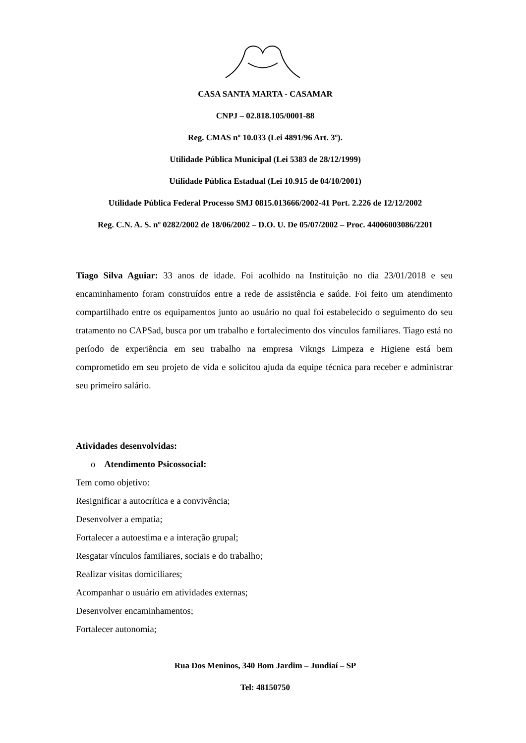CASA SANTA MARTA - CASAMAR
CNPJ – 02.818.105/0001-88
Reg. CMAS nº 10.033 (Lei 4891/96 Art. 3º).
Utilidade Pública Municipal (Lei 5383 de 28/12/1999)
Utilidade Pública Estadual (Lei 10.915 de 04/10/2001)
Utilidade Pública Federal Processo SMJ 0815.013666/2002-41 Port. 2.226 de 12/12/2002
Reg. C.N. A. S. nº 0282/2002 de 18/06/2002 – D.O. U. De 05/07/2002 – Proc. 44006003086/2201
Tiago Silva Aguiar: 33 anos de idade. Foi acolhido na Instituição no dia 23/01/2018 e seu encaminhamento foram construídos entre a rede de assistência e saúde. Foi feito um atendimento compartilhado entre os equipamentos junto ao usuário no qual foi estabelecido o seguimento do seu tratamento no CAPSad, busca por um trabalho e fortalecimento dos vínculos familiares. Tiago está no período de experiência em seu trabalho na empresa Vikngs Limpeza e Higiene está bem comprometido em seu projeto de vida e solicitou ajuda da equipe técnica para receber e administrar seu primeiro salário.
Atividades desenvolvidas:
o Atendimento Psicossocial:
Tem como objetivo:
Resignificar a autocrítica e a convivência;
Desenvolver a empatia;
Fortalecer a autoestima e a interação grupal;
Resgatar vínculos familiares, sociais e do trabalho;
Realizar visitas domiciliares;
Acompanhar o usuário em atividades externas;
Desenvolver encaminhamentos;
Fortalecer autonomia;
Rua Dos Meninos, 340 Bom Jardim – Jundiaí – SP
Tel: 48150750